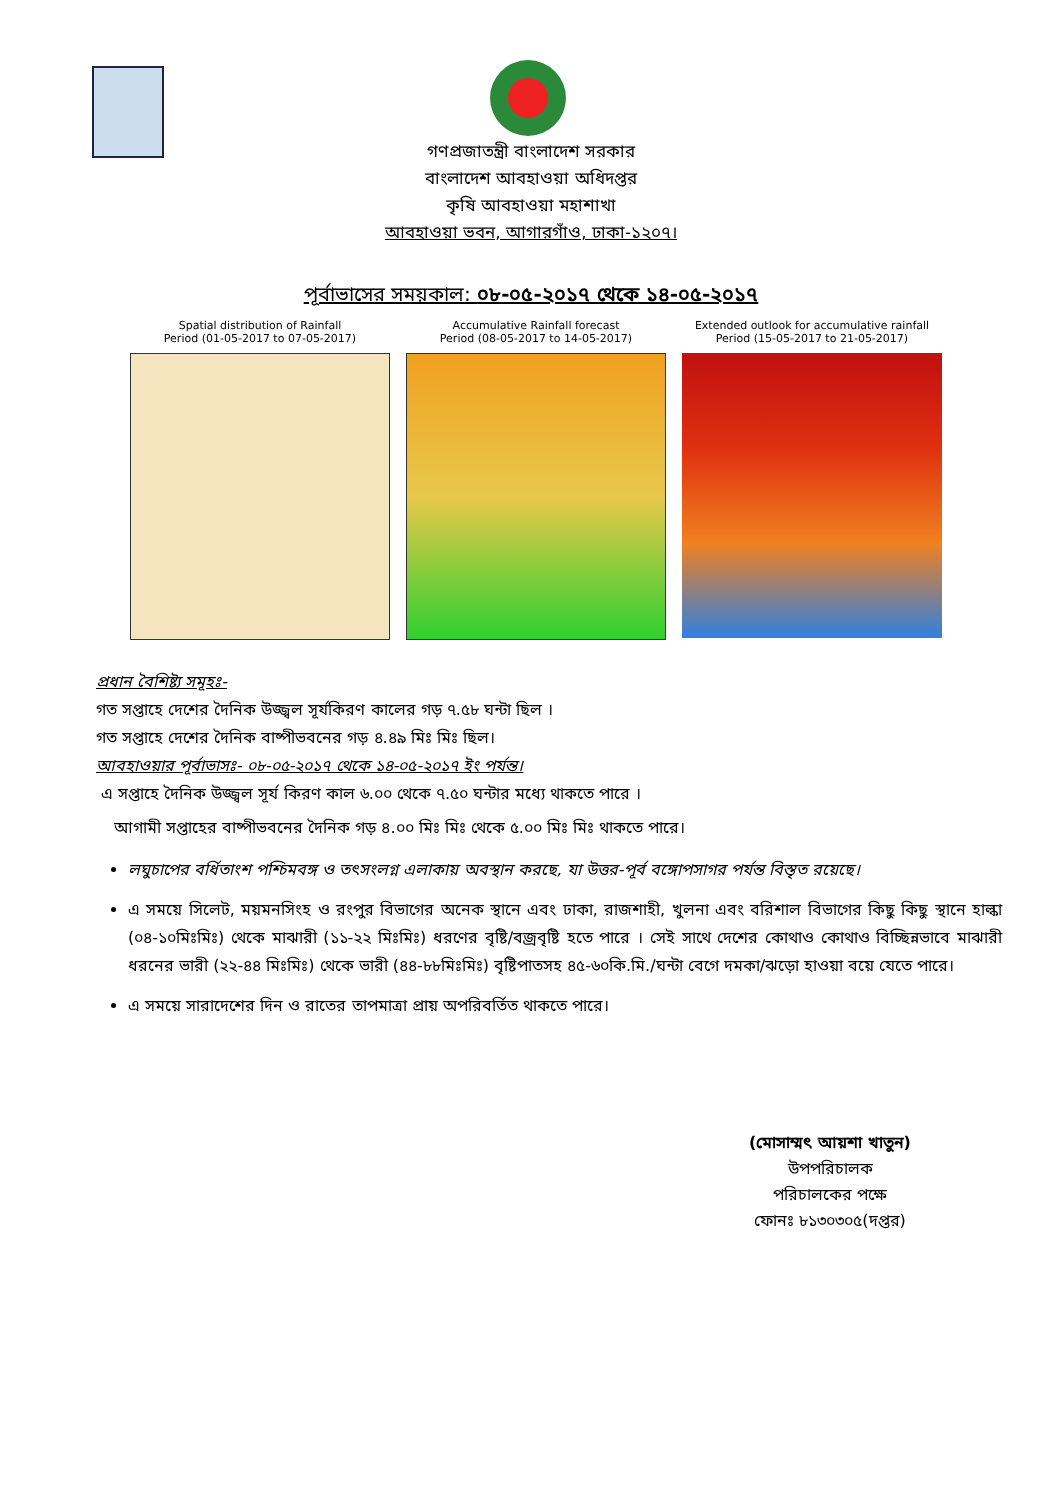গণপ্রজাতন্ত্রী বাংলাদেশ সরকার
বাংলাদেশ আবহাওয়া অধিদপ্তর
কৃষি আবহাওয়া মহাশাখা
আবহাওয়া ভবন, আগারগাঁও, ঢাকা-১২০৭।
পূর্বাভাসের সময়কাল: ০৮-০৫-২০১৭ থেকে ১৪-০৫-২০১৭
Spatial distribution of Rainfall
Period (01-05-2017 to 07-05-2017)
Accumulative Rainfall forecast
Period (08-05-2017 to 14-05-2017)
Extended outlook for accumulative rainfall
Period (15-05-2017 to 21-05-2017)
প্রধান বৈশিষ্ট্য সমূহঃ-
গত সপ্তাহে দেশের দৈনিক উজ্জ্বল সূর্যকিরণ কালের গড় ৭.৫৮ ঘন্টা ছিল ।
গত সপ্তাহে দেশের দৈনিক বাষ্পীভবনের গড় ৪.৪৯ মিঃ মিঃ ছিল।
আবহাওয়ার পূর্বাভাসঃ- ০৮-০৫-২০১৭ থেকে ১৪-০৫-২০১৭ ইং পর্যন্ত।
এ সপ্তাহে দৈনিক উজ্জ্বল সূর্য কিরণ কাল ৬.০০ থেকে ৭.৫০ ঘন্টার মধ্যে থাকতে পারে ।
আগামী সপ্তাহের বাষ্পীভবনের দৈনিক গড় ৪.০০ মিঃ মিঃ থেকে ৫.০০ মিঃ মিঃ থাকতে পারে।
লঘুচাপের বর্ধিতাংশ পশ্চিমবঙ্গ ও তৎসংলগ্ন এলাকায় অবস্থান করছে, যা উত্তর-পূর্ব বঙ্গোপসাগর পর্যন্ত বিস্তৃত রয়েছে।
এ সময়ে সিলেট, ময়মনসিংহ ও রংপুর বিভাগের অনেক স্থানে এবং ঢাকা, রাজশাহী, খুলনা এবং বরিশাল বিভাগের কিছু কিছু স্থানে হাল্কা (০৪-১০মিঃমিঃ) থেকে মাঝারী (১১-২২ মিঃমিঃ) ধরণের বৃষ্টি/বজ্রবৃষ্টি হতে পারে । সেই সাথে দেশের কোথাও কোথাও বিচ্ছিন্নভাবে মাঝারী ধরনের ভারী (২২-৪৪ মিঃমিঃ) থেকে ভারী (৪৪-৮৮মিঃমিঃ) বৃষ্টিপাতসহ ৪৫-৬০কি.মি./ঘন্টা বেগে দমকা/ঝড়ো হাওয়া বয়ে যেতে পারে।
এ সময়ে সারাদেশের দিন ও রাতের তাপমাত্রা প্রায় অপরিবর্তিত থাকতে পারে।
(মোসাম্মৎ আয়শা খাতুন)
উপপরিচালক
পরিচালকের পক্ষে
ফোনঃ ৮১৩০৩০৫(দপ্তর)